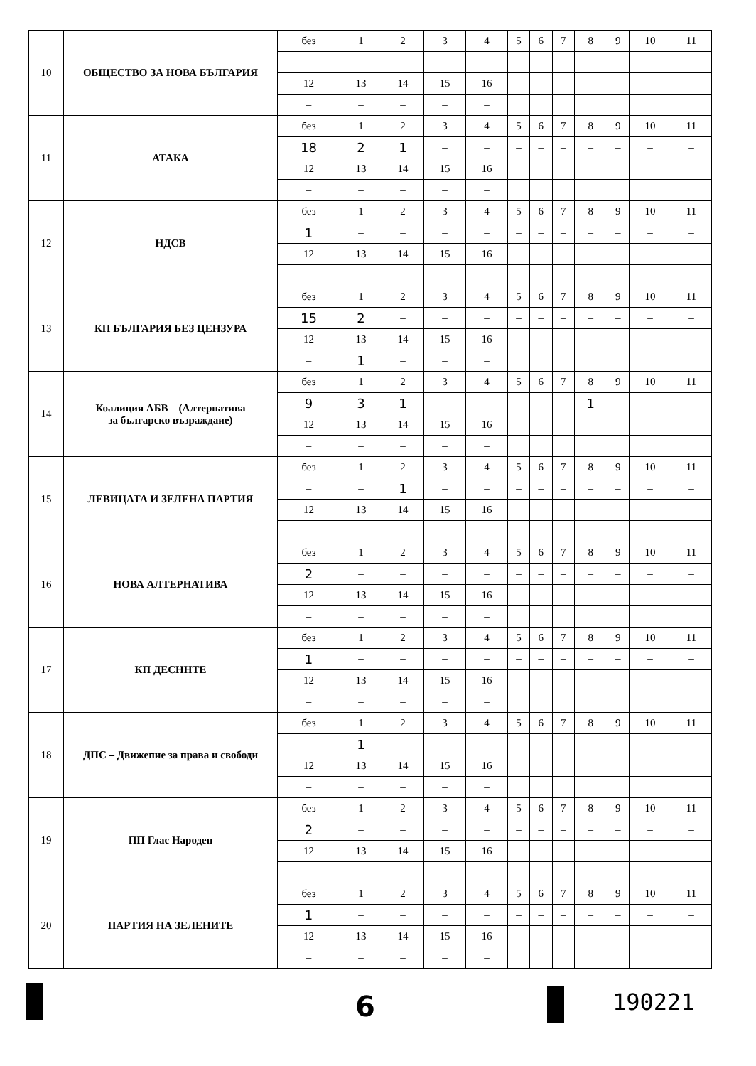| 10 | ОБЩЕСТВО ЗА НОВА БЪЛГАРИЯ | без | 1 | 2 | 3 | 4 | 5 | 6 | 7 | 8 | 9 | 10 | 11 |
| | | – | – | – | – | – | – | – | – | – | – | – | – |
| | | 12 | 13 | 14 | 15 | 16 | | | | | | | |
| | | – | – | – | – | – | | | | | | | |
| 11 | АТАКА | без | 1 | 2 | 3 | 4 | 5 | 6 | 7 | 8 | 9 | 10 | 11 |
| | | 18 | 2 | 1 | – | – | – | – | – | – | – | – | – |
| | | 12 | 13 | 14 | 15 | 16 | | | | | | | |
| | | – | – | – | – | – | | | | | | | |
| 12 | НДСВ | без | 1 | 2 | 3 | 4 | 5 | 6 | 7 | 8 | 9 | 10 | 11 |
| | | 1 | – | – | – | – | – | – | – | – | – | – | – |
| | | 12 | 13 | 14 | 15 | 16 | | | | | | | |
| | | – | – | – | – | – | | | | | | | |
| 13 | КП БЪЛГАРИЯ БЕЗ ЦЕНЗУРА | без | 1 | 2 | 3 | 4 | 5 | 6 | 7 | 8 | 9 | 10 | 11 |
| | | 15 | 2 | – | – | – | – | – | – | – | – | – | – |
| | | 12 | 13 | 14 | 15 | 16 | | | | | | | |
| | | – | 1 | – | – | – | | | | | | | |
| 14 | Коалиция АБВ – (Алтернатива за българско възраждаие) | без | 1 | 2 | 3 | 4 | 5 | 6 | 7 | 8 | 9 | 10 | 11 |
| | | 9 | 3 | 1 | – | – | – | – | – | 1 | – | – | – |
| | | 12 | 13 | 14 | 15 | 16 | | | | | | | |
| | | – | – | – | – | – | | | | | | | |
| 15 | ЛЕВИЦАТА И ЗЕЛЕНА ПАРТИЯ | без | 1 | 2 | 3 | 4 | 5 | 6 | 7 | 8 | 9 | 10 | 11 |
| | | – | – | 1 | – | – | – | – | – | – | – | – | – |
| | | 12 | 13 | 14 | 15 | 16 | | | | | | | |
| | | – | – | – | – | – | | | | | | | |
| 16 | НОВА АЛТЕРНАТИВА | без | 1 | 2 | 3 | 4 | 5 | 6 | 7 | 8 | 9 | 10 | 11 |
| | | 2 | – | – | – | – | – | – | – | – | – | – | – |
| | | 12 | 13 | 14 | 15 | 16 | | | | | | | |
| | | – | – | – | – | – | | | | | | | |
| 17 | КП ДЕСННТЕ | без | 1 | 2 | 3 | 4 | 5 | 6 | 7 | 8 | 9 | 10 | 11 |
| | | 1 | – | – | – | – | – | – | – | – | – | – | – |
| | | 12 | 13 | 14 | 15 | 16 | | | | | | | |
| | | – | – | – | – | – | | | | | | | |
| 18 | ДПС – Движепие за права и свободи | без | 1 | 2 | 3 | 4 | 5 | 6 | 7 | 8 | 9 | 10 | 11 |
| | | – | 1 | – | – | – | – | – | – | – | – | – | – |
| | | 12 | 13 | 14 | 15 | 16 | | | | | | | |
| | | – | – | – | – | – | | | | | | | |
| 19 | ПП Глас Народеп | без | 1 | 2 | 3 | 4 | 5 | 6 | 7 | 8 | 9 | 10 | 11 |
| | | 2 | – | – | – | – | – | – | – | – | – | – | – |
| | | 12 | 13 | 14 | 15 | 16 | | | | | | | |
| | | – | – | – | – | – | | | | | | | |
| 20 | ПАРТИЯ НА ЗЕЛЕНИТЕ | без | 1 | 2 | 3 | 4 | 5 | 6 | 7 | 8 | 9 | 10 | 11 |
| | | 1 | – | – | – | – | – | – | – | – | – | – | – |
| | | 12 | 13 | 14 | 15 | 16 | | | | | | | |
| | | – | – | – | – | – | | | | | | | |
6 190221